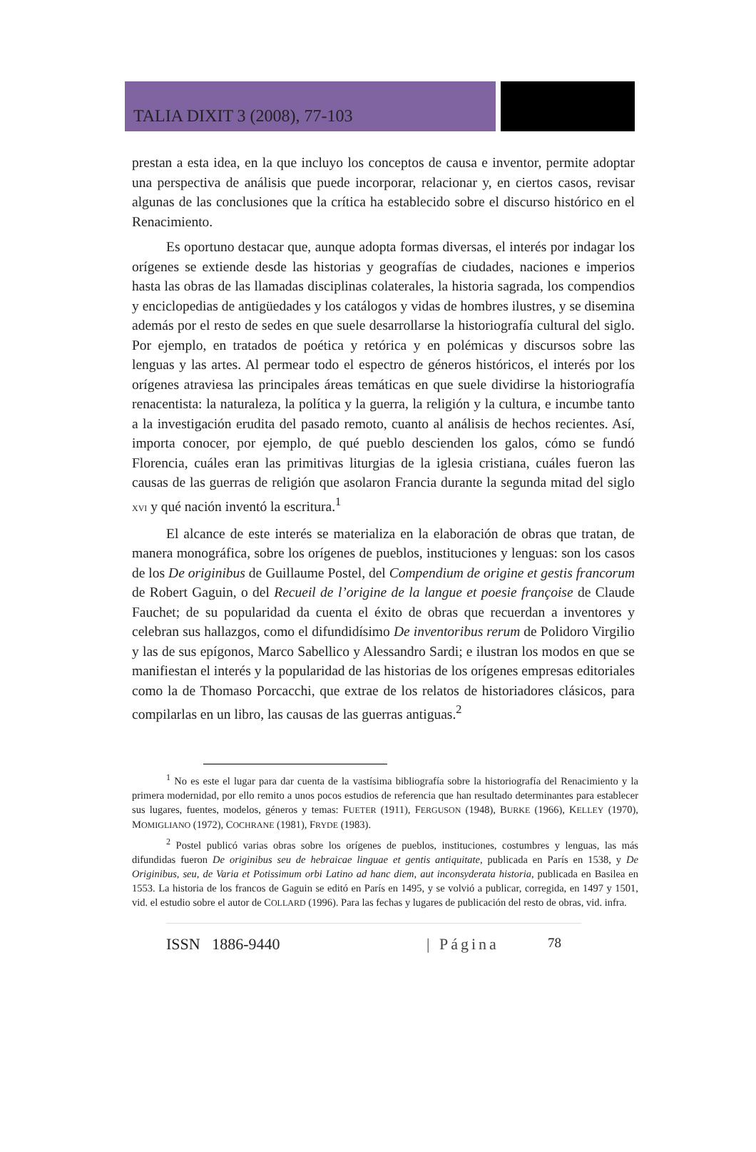TALIA DIXIT 3 (2008), 77-103
prestan a esta idea, en la que incluyo los conceptos de causa e inventor, permite adoptar una perspectiva de análisis que puede incorporar, relacionar y, en ciertos casos, revisar algunas de las conclusiones que la crítica ha establecido sobre el discurso histórico en el Renacimiento.
Es oportuno destacar que, aunque adopta formas diversas, el interés por indagar los orígenes se extiende desde las historias y geografías de ciudades, naciones e imperios hasta las obras de las llamadas disciplinas colaterales, la historia sagrada, los compendios y enciclopedias de antigüedades y los catálogos y vidas de hombres ilustres, y se disemina además por el resto de sedes en que suele desarrollarse la historiografía cultural del siglo. Por ejemplo, en tratados de poética y retórica y en polémicas y discursos sobre las lenguas y las artes. Al permear todo el espectro de géneros históricos, el interés por los orígenes atraviesa las principales áreas temáticas en que suele dividirse la historiografía renacentista: la naturaleza, la política y la guerra, la religión y la cultura, e incumbe tanto a la investigación erudita del pasado remoto, cuanto al análisis de hechos recientes. Así, importa conocer, por ejemplo, de qué pueblo descienden los galos, cómo se fundó Florencia, cuáles eran las primitivas liturgias de la iglesia cristiana, cuáles fueron las causas de las guerras de religión que asolaron Francia durante la segunda mitad del siglo XVI y qué nación inventó la escritura.<sup>1</sup>
El alcance de este interés se materializa en la elaboración de obras que tratan, de manera monográfica, sobre los orígenes de pueblos, instituciones y lenguas: son los casos de los De originibus de Guillaume Postel, del Compendium de origine et gestis francorum de Robert Gaguin, o del Recueil de l’origine de la langue et poesie françoise de Claude Fauchet; de su popularidad da cuenta el éxito de obras que recuerdan a inventores y celebran sus hallazgos, como el difundidísimo De inventoribus rerum de Polidoro Virgilio y las de sus epígonos, Marco Sabellico y Alessandro Sardi; e ilustran los modos en que se manifiestan el interés y la popularidad de las historias de los orígenes empresas editoriales como la de Thomaso Porcacchi, que extrae de los relatos de historiadores clásicos, para compilarlas en un libro, las causas de las guerras antiguas.<sup>2</sup>
<sup>1</sup> No es este el lugar para dar cuenta de la vastísima bibliografía sobre la historiografía del Renacimiento y la primera modernidad, por ello remito a unos pocos estudios de referencia que han resultado determinantes para establecer sus lugares, fuentes, modelos, géneros y temas: FUETER (1911), FERGUSON (1948), BURKE (1966), KELLEY (1970), MOMIGLIANO (1972), COCHRANE (1981), FRYDE (1983).
<sup>2</sup> Postel publicó varias obras sobre los orígenes de pueblos, instituciones, costumbres y lenguas, las más difundidas fueron De originibus seu de hebraicae linguae et gentis antiquitate, publicada en París en 1538, y De Originibus, seu, de Varia et Potissimum orbi Latino ad hanc diem, aut inconsyderata historia, publicada en Basilea en 1553. La historia de los francos de Gaguin se editó en París en 1495, y se volvió a publicar, corregida, en 1497 y 1501, vid. el estudio sobre el autor de COLLARD (1996). Para las fechas y lugares de publicación del resto de obras, vid. infra.
ISSN 1886-9440 | Página 78